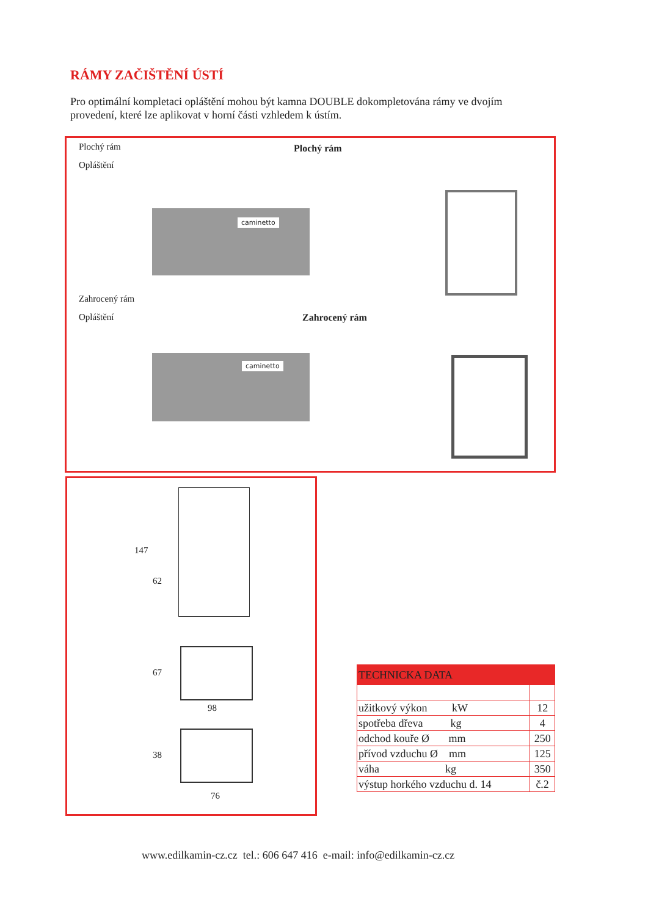RÁMY ZAČIŠTĚNÍ ÚSTÍ
Pro optimální kompletaci opláštění mohou být kamna DOUBLE dokompletována rámy ve dvojím provedení, které lze aplikovat v horní části vzhledem k ústím.
Plochý rám
Opláštění
Plochý rám
caminetto
Zahrocený rám
Opláštění Zahrocený rám
caminetto
147
62
67
98
38
76
| TECHNICKA DATA | |
| --- | --- |
| užitkový výkon kW | 12 |
| spotřeba dřeva kg | 4 |
| odchod kouře Ø mm | 250 |
| přívod vzduchu Ø mm | 125 |
| váha kg | 350 |
| výstup horkého vzduchu d. 14 | č.2 |
www.edilkamin-cz.cz tel.: 606 647 416 e-mail: info@edilkamin-cz.cz